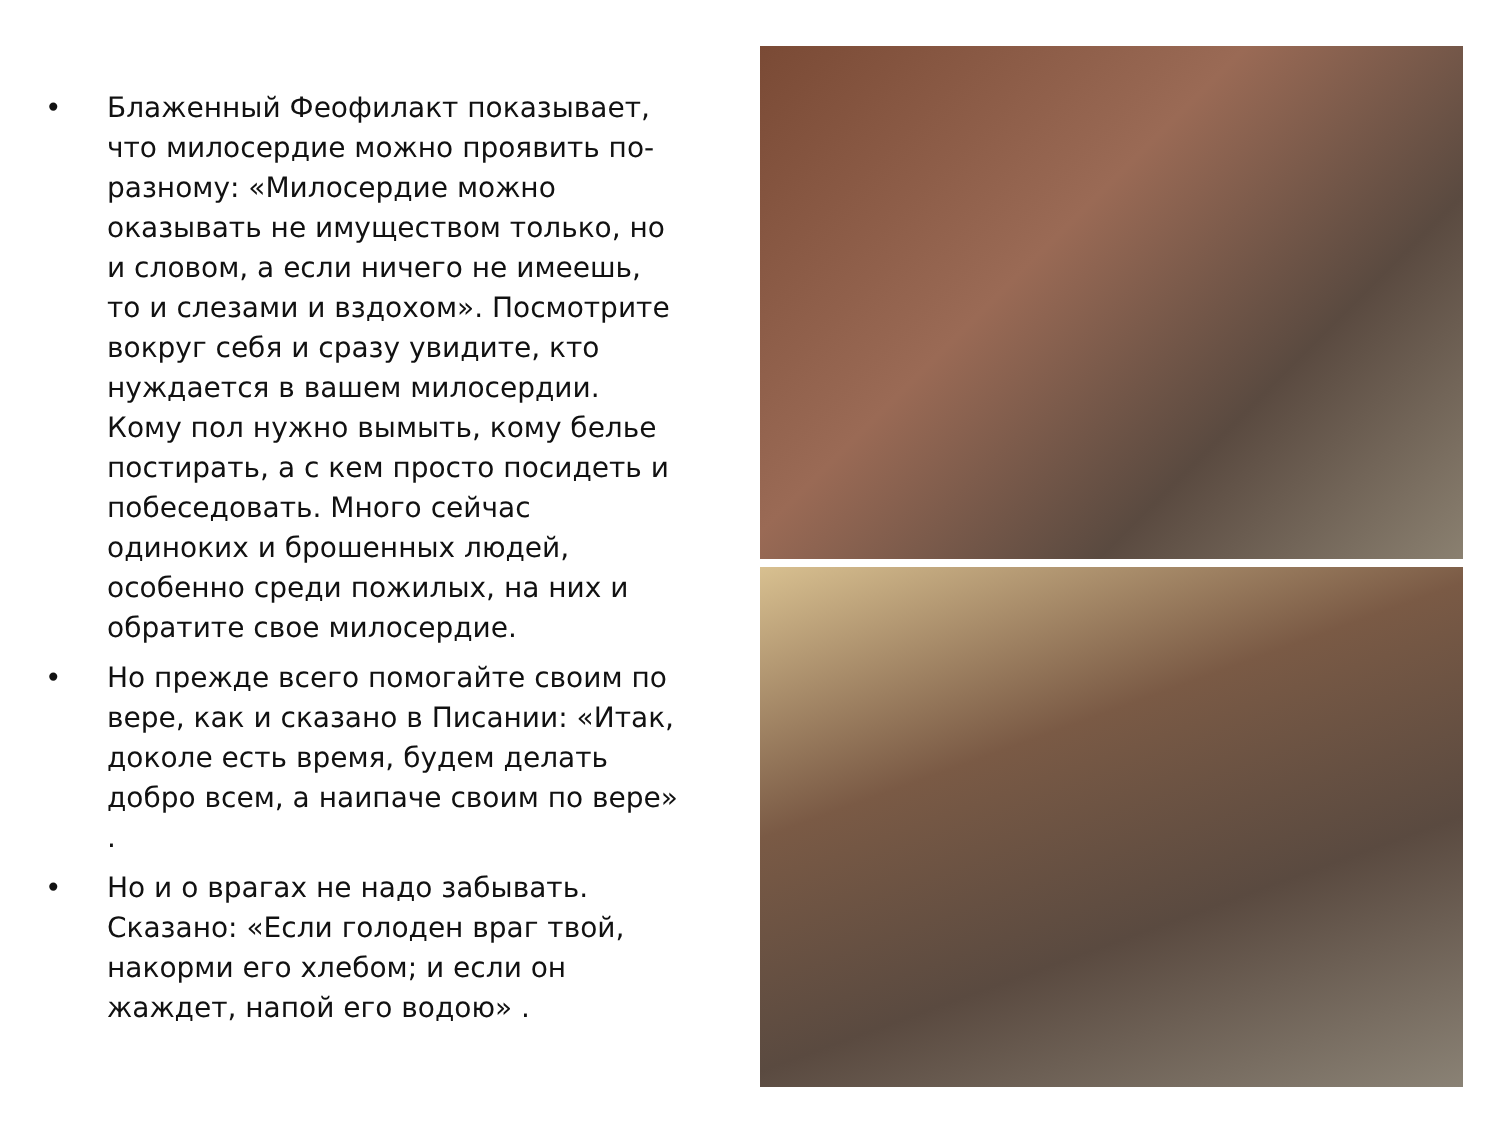• Блаженный Феофилакт показывает, что милосердие можно проявить по-разному: «Милосердие можно оказывать не имуществом только, но и словом, а если ничего не имеешь, то и слезами и вздохом». Посмотрите вокруг себя и сразу увидите, кто нуждается в вашем милосердии. Кому пол нужно вымыть, кому белье постирать, а с кем просто посидеть и побеседовать. Много сейчас одиноких и брошенных людей, особенно среди пожилых, на них и обратите свое милосердие.
• Но прежде всего помогайте своим по вере, как и сказано в Писании: «Итак, доколе есть время, будем делать добро всем, а наипаче своим по вере» .
• Но и о врагах не надо забывать. Сказано: «Если голоден враг твой, накорми его хлебом; и если он жаждет, напой его водою» .